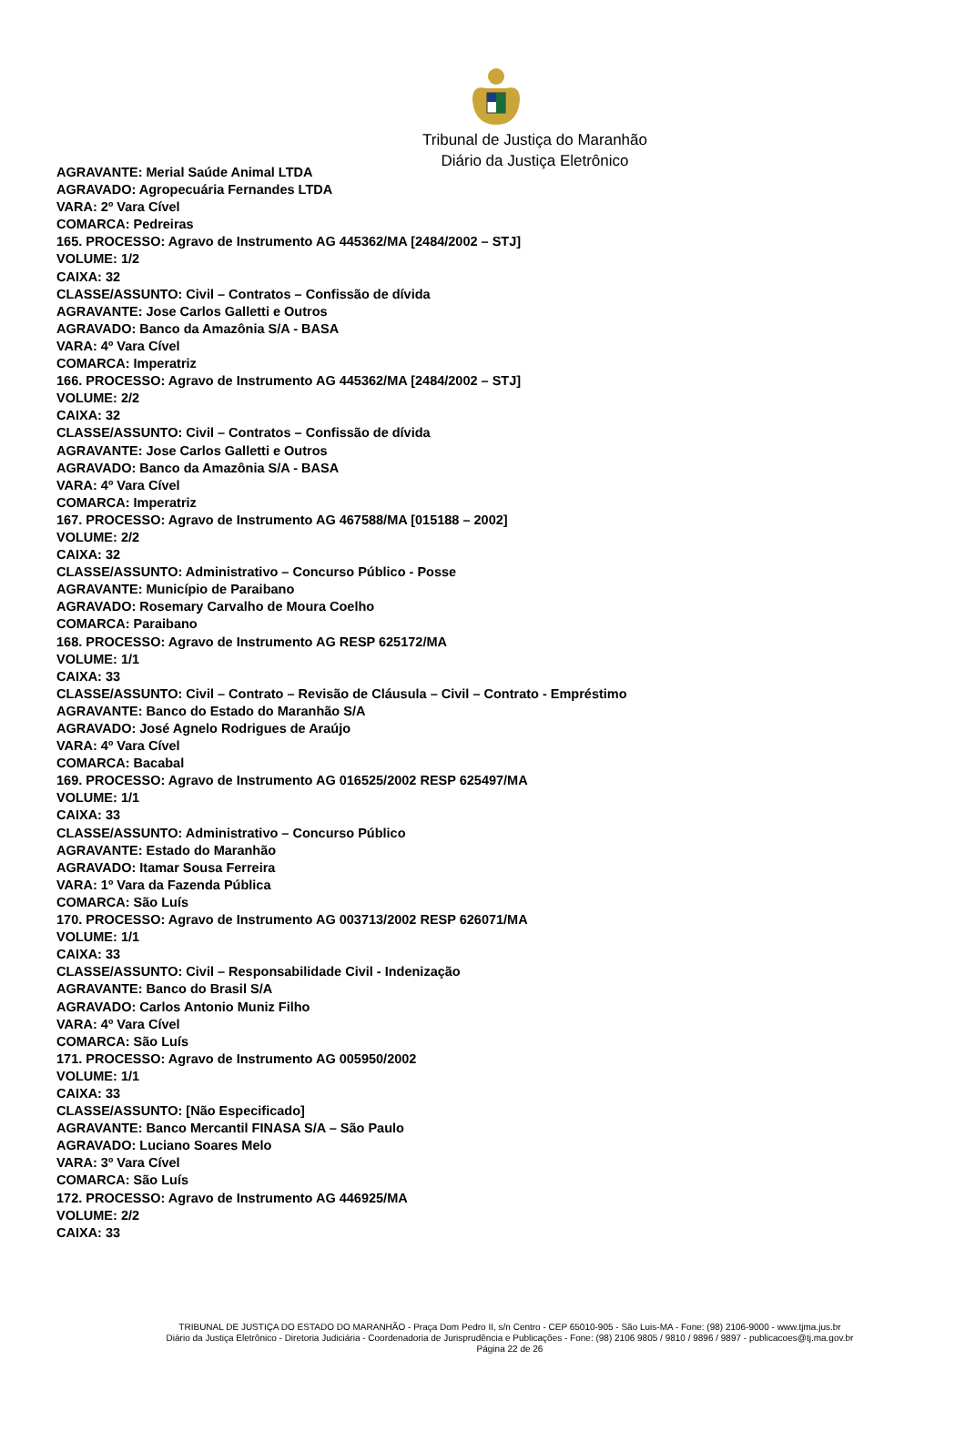Tribunal de Justiça do Maranhão
Diário da Justiça Eletrônico
AGRAVANTE: Merial Saúde Animal LTDA
AGRAVADO: Agropecuária Fernandes LTDA
VARA: 2º Vara Cível
COMARCA: Pedreiras
165. PROCESSO: Agravo de Instrumento AG 445362/MA [2484/2002 – STJ]
VOLUME: 1/2
CAIXA: 32
CLASSE/ASSUNTO: Civil – Contratos – Confissão de dívida
AGRAVANTE: Jose Carlos Galletti e Outros
AGRAVADO: Banco da Amazônia S/A - BASA
VARA: 4º Vara Cível
COMARCA: Imperatriz
166. PROCESSO: Agravo de Instrumento AG 445362/MA [2484/2002 – STJ]
VOLUME: 2/2
CAIXA: 32
CLASSE/ASSUNTO: Civil – Contratos – Confissão de dívida
AGRAVANTE: Jose Carlos Galletti e Outros
AGRAVADO: Banco da Amazônia S/A - BASA
VARA: 4º Vara Cível
COMARCA: Imperatriz
167. PROCESSO: Agravo de Instrumento AG 467588/MA [015188 – 2002]
VOLUME: 2/2
CAIXA: 32
CLASSE/ASSUNTO: Administrativo – Concurso Público - Posse
AGRAVANTE: Município de Paraibano
AGRAVADO: Rosemary Carvalho de Moura Coelho
COMARCA: Paraibano
168. PROCESSO: Agravo de Instrumento AG RESP 625172/MA
VOLUME: 1/1
CAIXA: 33
CLASSE/ASSUNTO: Civil – Contrato – Revisão de Cláusula – Civil – Contrato - Empréstimo
AGRAVANTE: Banco do Estado do Maranhão S/A
AGRAVADO: José Agnelo Rodrigues de Araújo
VARA: 4º Vara Cível
COMARCA: Bacabal
169. PROCESSO: Agravo de Instrumento AG 016525/2002 RESP 625497/MA
VOLUME: 1/1
CAIXA: 33
CLASSE/ASSUNTO: Administrativo – Concurso Público
AGRAVANTE: Estado do Maranhão
AGRAVADO: Itamar Sousa Ferreira
VARA: 1º Vara da Fazenda Pública
COMARCA: São Luís
170. PROCESSO: Agravo de Instrumento AG 003713/2002 RESP 626071/MA
VOLUME: 1/1
CAIXA: 33
CLASSE/ASSUNTO: Civil – Responsabilidade Civil - Indenização
AGRAVANTE: Banco do Brasil S/A
AGRAVADO: Carlos Antonio Muniz Filho
VARA: 4º Vara Cível
COMARCA: São Luís
171. PROCESSO: Agravo de Instrumento AG 005950/2002
VOLUME: 1/1
CAIXA: 33
CLASSE/ASSUNTO: [Não Especificado]
AGRAVANTE: Banco Mercantil FINASA S/A – São Paulo
AGRAVADO: Luciano Soares Melo
VARA: 3º Vara Cível
COMARCA: São Luís
172. PROCESSO: Agravo de Instrumento AG 446925/MA
VOLUME: 2/2
CAIXA: 33
TRIBUNAL DE JUSTIÇA DO ESTADO DO MARANHÃO - Praça Dom Pedro II, s/n Centro - CEP 65010-905 - São Luis-MA - Fone: (98) 2106-9000 - www.tjma.jus.br
Diário da Justiça Eletrônico - Diretoria Judiciária - Coordenadoria de Jurisprudência e Publicações - Fone: (98) 2106 9805 / 9810 / 9896 / 9897 - publicacoes@tj.ma.gov.br
Página 22 de 26